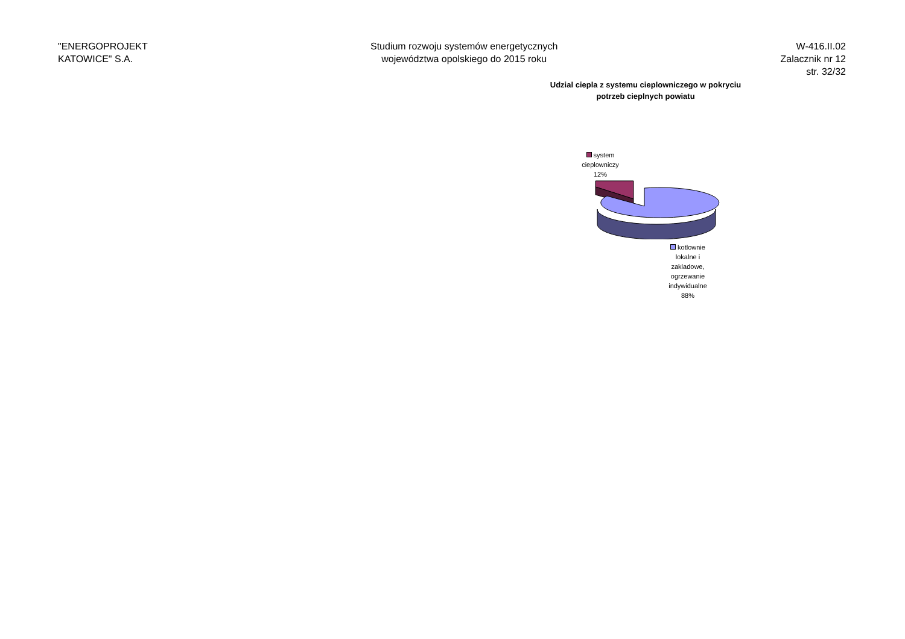"ENERGOPROJEKT
KATOWICE" S.A.
Studium rozwoju systemów energetycznych
województwa opolskiego do 2015 roku
W-416.II.02
Zalacznik nr 12
str. 32/32
Udzial ciepla z systemu cieplowniczego w pokryciu
potrzeb cieplnych powiatu
system cieplowniczy
12%
kotlownie lokalne i zakladowe, ogrzewanie indywidualne
88%